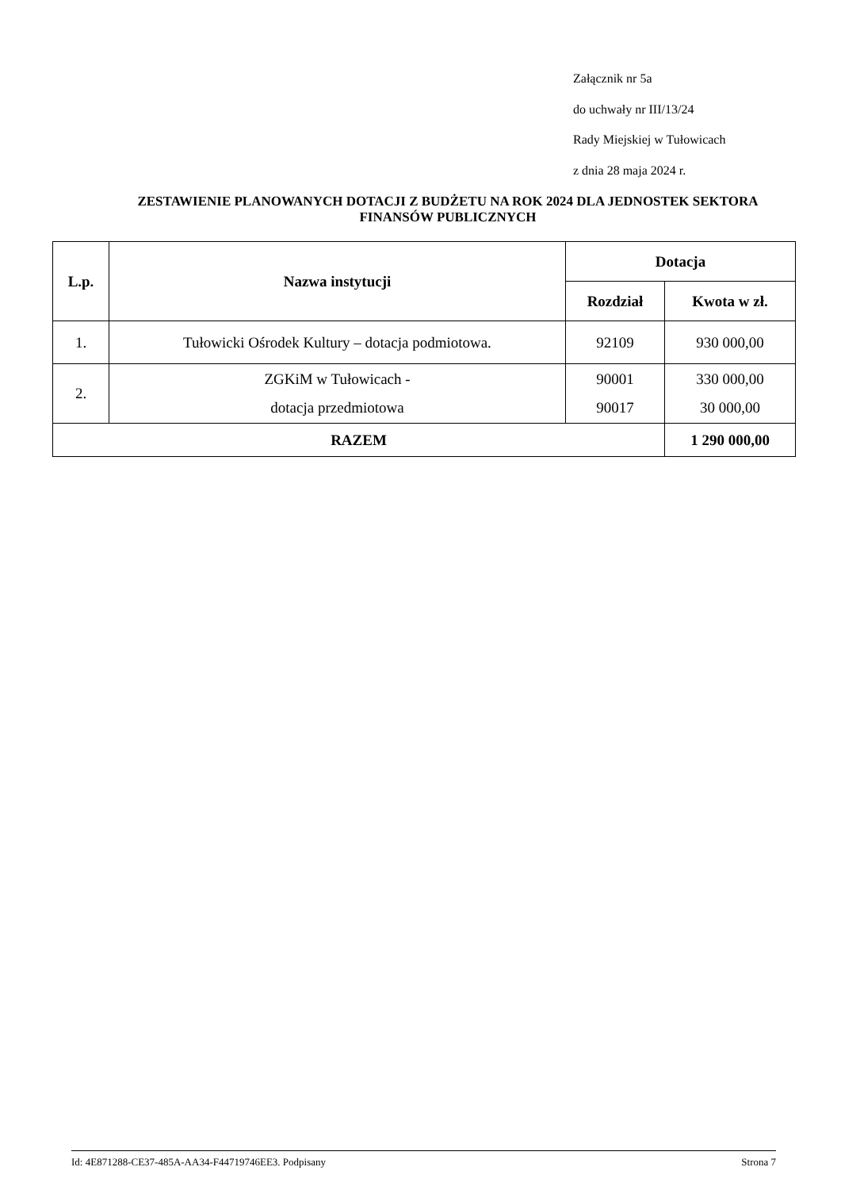Załącznik nr 5a
do uchwały nr III/13/24
Rady Miejskiej w Tułowicach
z dnia 28 maja 2024 r.
ZESTAWIENIE PLANOWANYCH DOTACJI Z BUDŻETU NA ROK 2024 DLA JEDNOSTEK SEKTORA FINANSÓW PUBLICZNYCH
| L.p. | Nazwa instytucji | Dotacja | |
| --- | --- | --- | --- |
| | | Rozdział | Kwota w zł. |
| 1. | Tułowicki Ośrodek Kultury – dotacja podmiotowa. | 92109 | 930 000,00 |
| 2. | ZGKiM w Tułowicach - dotacja przedmiotowa | 90001 90017 | 330 000,00 30 000,00 |
| RAZEM | | | 1 290 000,00 |
Id: 4E871288-CE37-485A-AA34-F44719746EE3. Podpisany Strona 7